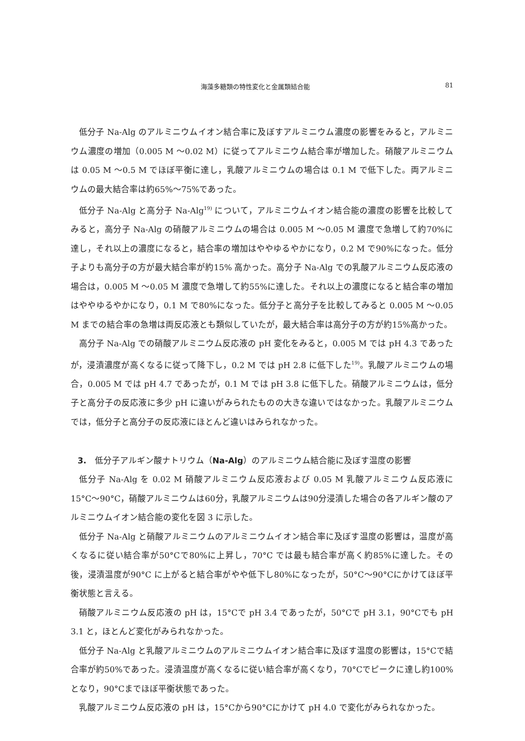海藻多糖類の特性変化と金属類結合能 81
低分子 Na-Alg のアルミニウムイオン結合率に及ぼすアルミニウム濃度の影響をみると，アルミニウム濃度の増加（0.005 M ～0.02 M）に従ってアルミニウム結合率が増加した。硝酸アルミニウムは 0.05 M ～0.5 M でほぼ平衡に達し，乳酸アルミニウムの場合は 0.1 M で低下した。両アルミニウムの最大結合率は約65%～75%であった。
低分子 Na-Alg と高分子 Na-Alg<sup>19)</sup> について，アルミニウムイオン結合能の濃度の影響を比較してみると，高分子 Na-Alg の硝酸アルミニウムの場合は 0.005 M ～0.05 M 濃度で急増して約70%に達し，それ以上の濃度になると，結合率の増加はややゆるやかになり，0.2 M で90%になった。低分子よりも高分子の方が最大結合率が約15% 高かった。高分子 Na-Alg での乳酸アルミニウム反応液の場合は，0.005 M ～0.05 M 濃度で急増して約55%に達した。それ以上の濃度になると結合率の増加はややゆるやかになり，0.1 M で80%になった。低分子と高分子を比較してみると 0.005 M ～0.05 M までの結合率の急増は両反応液とも類似していたが，最大結合率は高分子の方が約15%高かった。
高分子 Na-Alg での硝酸アルミニウム反応液の pH 変化をみると，0.005 M では pH 4.3 であったが，浸漬濃度が高くなるに従って降下し，0.2 M では pH 2.8 に低下した<sup>19)</sup>。乳酸アルミニウムの場合，0.005 M では pH 4.7 であったが，0.1 M では pH 3.8 に低下した。硝酸アルミニウムは，低分子と高分子の反応液に多少 pH に違いがみられたものの大きな違いではなかった。乳酸アルミニウムでは，低分子と高分子の反応液にほとんど違いはみられなかった。
3.　低分子アルギン酸ナトリウム（Na-Alg）のアルミニウム結合能に及ぼす温度の影響
低分子 Na-Alg を 0.02 M 硝酸アルミニウム反応液および 0.05 M 乳酸アルミニウム反応液に15°C～90°C，硝酸アルミニウムは60分，乳酸アルミニウムは90分浸漬した場合の各アルギン酸のアルミニウムイオン結合能の変化を図 3 に示した。
低分子 Na-Alg と硝酸アルミニウムのアルミニウムイオン結合率に及ぼす温度の影響は，温度が高くなるに従い結合率が50°Cで80%に上昇し，70°C では最も結合率が高く約85%に達した。その後，浸漬温度が90°C に上がると結合率がやや低下し80%になったが，50°C～90°Cにかけてほぼ平衡状態と言える。
硝酸アルミニウム反応液の pH は，15°Cで pH 3.4 であったが，50°Cで pH 3.1，90°Cでも pH 3.1 と，ほとんど変化がみられなかった。
低分子 Na-Alg と乳酸アルミニウムのアルミニウムイオン結合率に及ぼす温度の影響は，15°Cで結合率が約50%であった。浸漬温度が高くなるに従い結合率が高くなり，70°Cでピークに達し約100%となり，90°Cまでほぼ平衡状態であった。
乳酸アルミニウム反応液の pH は，15°Cから90°Cにかけて pH 4.0 で変化がみられなかった。